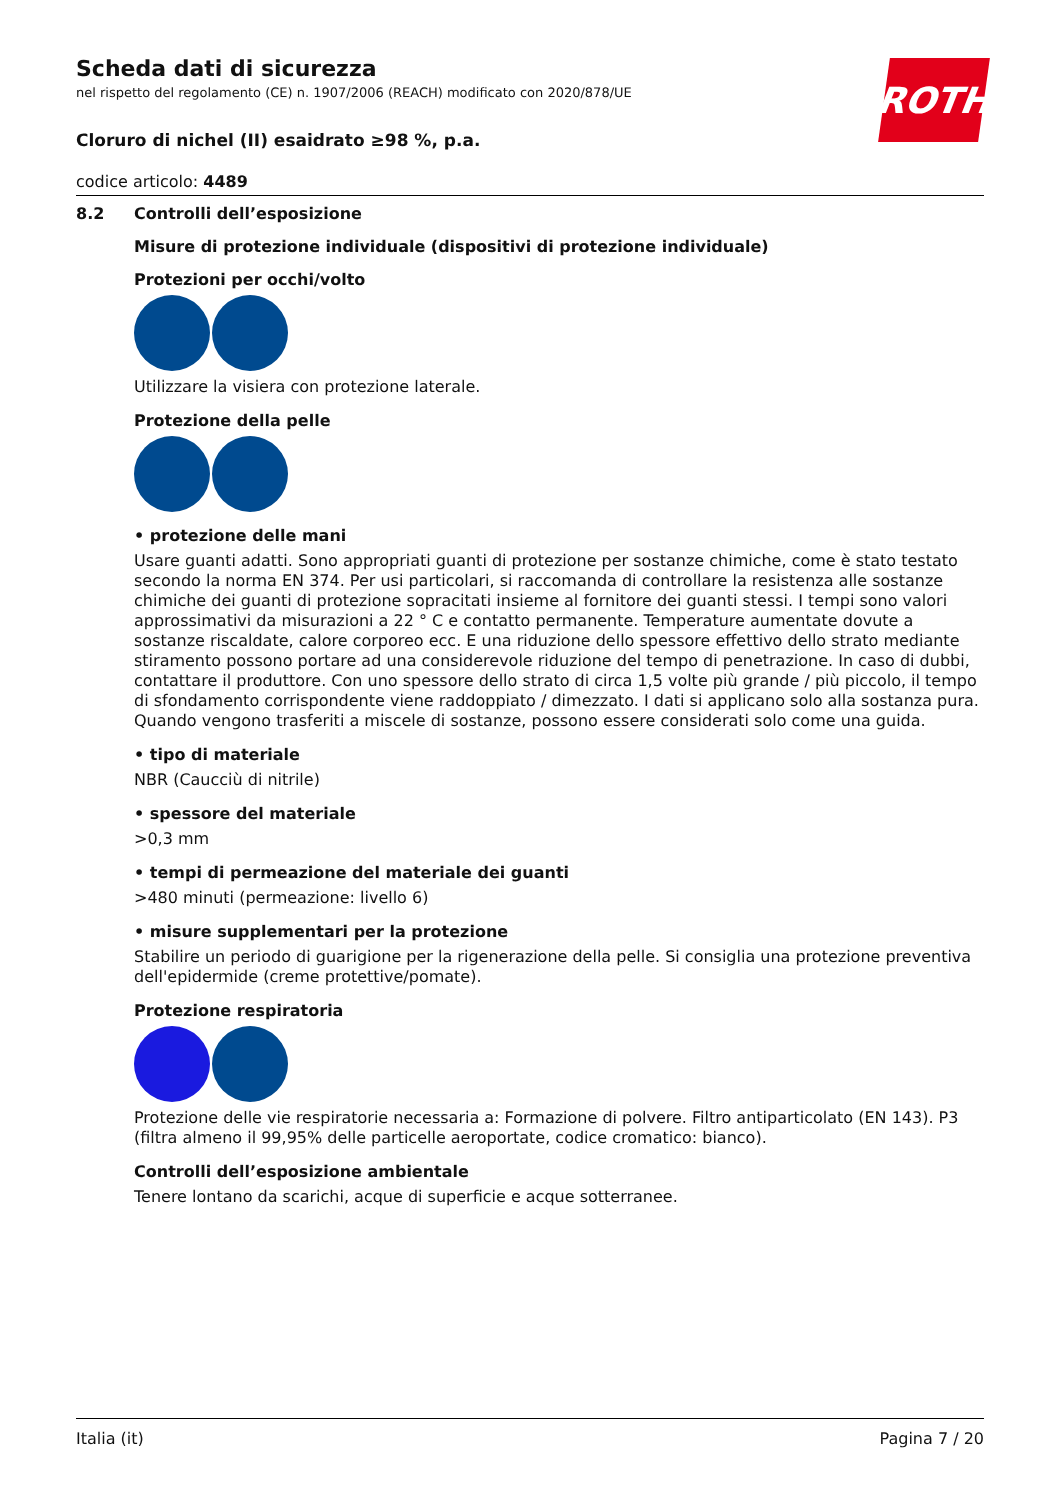ROTH
Scheda dati di sicurezza
nel rispetto del regolamento (CE) n. 1907/2006 (REACH) modificato con 2020/878/UE
Cloruro di nichel (II) esaidrato ≥98 %, p.a.
codice articolo: 4489
8.2 Controlli dell’esposizione
Misure di protezione individuale (dispositivi di protezione individuale)
Protezioni per occhi/volto
Utilizzare la visiera con protezione laterale.
Protezione della pelle
• protezione delle mani
Usare guanti adatti. Sono appropriati guanti di protezione per sostanze chimiche, come è stato testato secondo la norma EN 374. Per usi particolari, si raccomanda di controllare la resistenza alle sostanze chimiche dei guanti di protezione sopracitati insieme al fornitore dei guanti stessi. I tempi sono valori approssimativi da misurazioni a 22 ° C e contatto permanente. Temperature aumentate dovute a sostanze riscaldate, calore corporeo ecc. E una riduzione dello spessore effettivo dello strato mediante stiramento possono portare ad una considerevole riduzione del tempo di penetrazione. In caso di dubbi, contattare il produttore. Con uno spessore dello strato di circa 1,5 volte più grande / più piccolo, il tempo di sfondamento corrispondente viene raddoppiato / dimezzato. I dati si applicano solo alla sostanza pura. Quando vengono trasferiti a miscele di sostanze, possono essere considerati solo come una guida.
• tipo di materiale
NBR (Caucciù di nitrile)
• spessore del materiale
>0,3 mm
• tempi di permeazione del materiale dei guanti
>480 minuti (permeazione: livello 6)
• misure supplementari per la protezione
Stabilire un periodo di guarigione per la rigenerazione della pelle. Si consiglia una protezione preventiva dell'epidermide (creme protettive/pomate).
Protezione respiratoria
Protezione delle vie respiratorie necessaria a: Formazione di polvere. Filtro antiparticolato (EN 143). P3 (filtra almeno il 99,95% delle particelle aeroportate, codice cromatico: bianco).
Controlli dell’esposizione ambientale
Tenere lontano da scarichi, acque di superficie e acque sotterranee.
Italia (it) Pagina 7 / 20